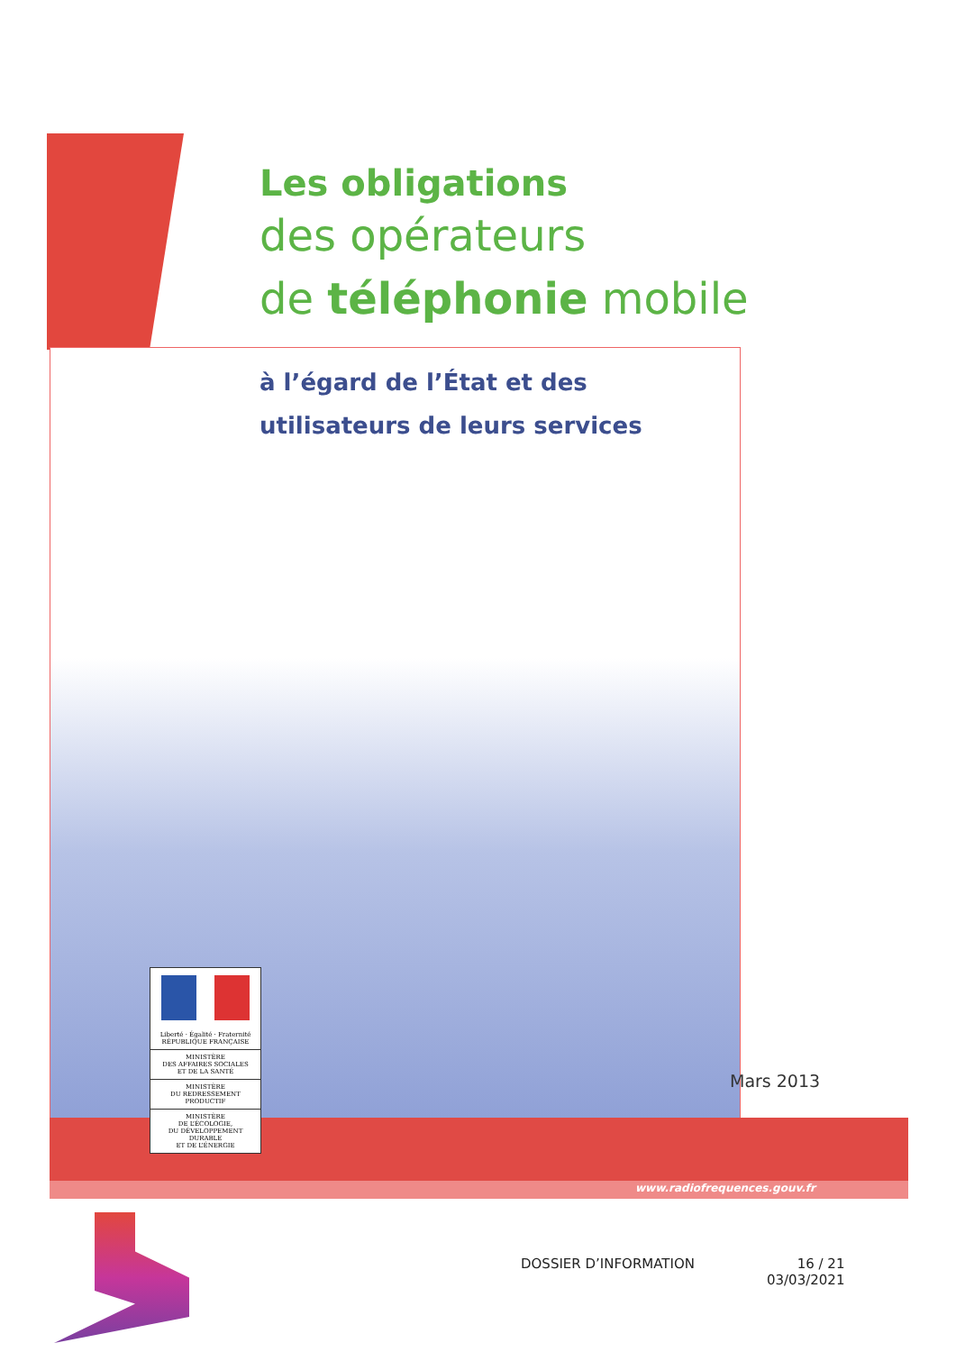Les obligations
des opérateurs
de téléphonie mobile
à l’égard de l’État et des
utilisateurs de leurs services
Liberté · Égalité · Fraternité
RÉPUBLIQUE FRANÇAISE
MINISTÈRE
DES AFFAIRES SOCIALES
ET DE LA SANTÉ
MINISTÈRE
DU REDRESSEMENT
PRODUCTIF
MINISTÈRE
DE L’ÉCOLOGIE,
DU DÉVELOPPEMENT
DURABLE
ET DE L’ÉNERGIE
Mars 2013
www.radiofrequences.gouv.fr
DOSSIER D’INFORMATION 16 / 21
03/03/2021